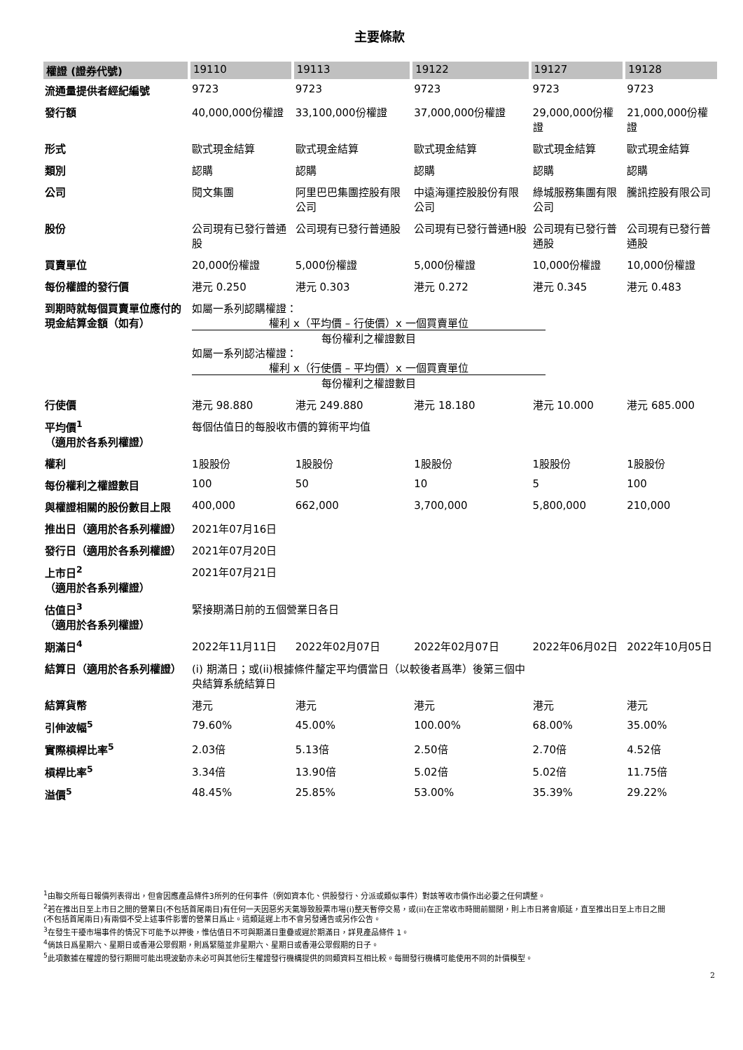主要條款
| 權證 (證券代號) | 19110 | 19113 | 19122 | 19127 | 19128 |
| --- | --- | --- | --- | --- | --- |
| 流通量提供者經紀編號 | 9723 | 9723 | 9723 | 9723 | 9723 |
| 發行額 | 40,000,000份權證 | 33,100,000份權證 | 37,000,000份權證 | 29,000,000份權證 | 21,000,000份權證 |
| 形式 | 歐式現金結算 | 歐式現金結算 | 歐式現金結算 | 歐式現金結算 | 歐式現金結算 |
| 類別 | 認購 | 認購 | 認購 | 認購 | 認購 |
| 公司 | 閱文集團 | 阿里巴巴集團控股有限公司 | 中遠海運控股股份有限公司 | 綠城服務集團有限公司 | 騰訊控股有限公司 |
| 股份 | 公司現有已發行普通股 | 公司現有已發行普通股 | 公司現有已發行普通H股 | 公司現有已發行普通股 | 公司現有已發行普通股 |
| 買賣單位 | 20,000份權證 | 5,000份權證 | 5,000份權證 | 10,000份權證 | 10,000份權證 |
| 每份權證的發行價 | 港元 0.250 | 港元 0.303 | 港元 0.272 | 港元 0.345 | 港元 0.483 |
| 到期時就每個買賣單位應付的現金結算金額（如有） | 如屬一系列認購權證： 權利 x（平均價 – 行使價）x 一個買賣單位 每份權利之權證數目 如屬一系列認沽權證： 權利 x（行使價 – 平均價）x 一個買賣單位 每份權利之權證數目 | | | | |
| 行使價 | 港元 98.880 | 港元 249.880 | 港元 18.180 | 港元 10.000 | 港元 685.000 |
| 平均價<sup>1</sup>（適用於各系列權證） | 每個估值日的每股收市價的算術平均值 | | | | |
| 權利 | 1股股份 | 1股股份 | 1股股份 | 1股股份 | 1股股份 |
| 每份權利之權證數目 | 100 | 50 | 10 | 5 | 100 |
| 與權證相關的股份數目上限 | 400,000 | 662,000 | 3,700,000 | 5,800,000 | 210,000 |
| 推出日（適用於各系列權證） | 2021年07月16日 | | | | |
| 發行日（適用於各系列權證） | 2021年07月20日 | | | | |
| 上市日<sup>2</sup>（適用於各系列權證） | 2021年07月21日 | | | | |
| 估值日<sup>3</sup>（適用於各系列權證） | 緊接期滿日前的五個營業日各日 | | | | |
| 期滿日<sup>4</sup> | 2022年11月11日 | 2022年02月07日 | 2022年02月07日 | 2022年06月02日 | 2022年10月05日 |
| 結算日（適用於各系列權證） | (i) 期滿日；或(ii)根據條件釐定平均價當日（以較後者爲準）後第三個中央結算系統結算日 | | | | |
| 結算貨幣 | 港元 | 港元 | 港元 | 港元 | 港元 |
| 引伸波幅<sup>5</sup> | 79.60% | 45.00% | 100.00% | 68.00% | 35.00% |
| 實際槓桿比率<sup>5</sup> | 2.03倍 | 5.13倍 | 2.50倍 | 2.70倍 | 4.52倍 |
| 槓桿比率<sup>5</sup> | 3.34倍 | 13.90倍 | 5.02倍 | 5.02倍 | 11.75倍 |
| 溢價<sup>5</sup> | 48.45% | 25.85% | 53.00% | 35.39% | 29.22% |
<sup>1</sup> 由聯交所每日報價列表得出，但會因應產品條件3所列的任何事件（例如資本化、供股發行、分派或類似事件）對該等收市價作出必要之任何調整。
<sup>2</sup> 若在推出日至上市日之間的營業日(不包括首尾兩日)有任何一天因惡劣天氣導致股票市場(i)整天暫停交易，或(ii)在正常收市時間前關閉，則上市日將會順延，直至推出日至上市日之間(不包括首尾兩日)有兩個不受上述事件影響的營業日爲止。這類延遲上市不會另發通告或另作公告。
<sup>3</sup> 在發生干擾市場事件的情況下可能予以押後，惟估值日不可與期滿日重疊或遲於期滿日，詳見產品條件 1。
<sup>4</sup> 倘該日爲星期六、星期日或香港公眾假期，則爲緊隨並非星期六、星期日或香港公眾假期的日子。
<sup>5</sup> 此項數據在權證的發行期間可能出現波動亦未必可與其他衍生權證發行機構提供的同類資料互相比較。每間發行機構可能使用不同的計價模型。
2